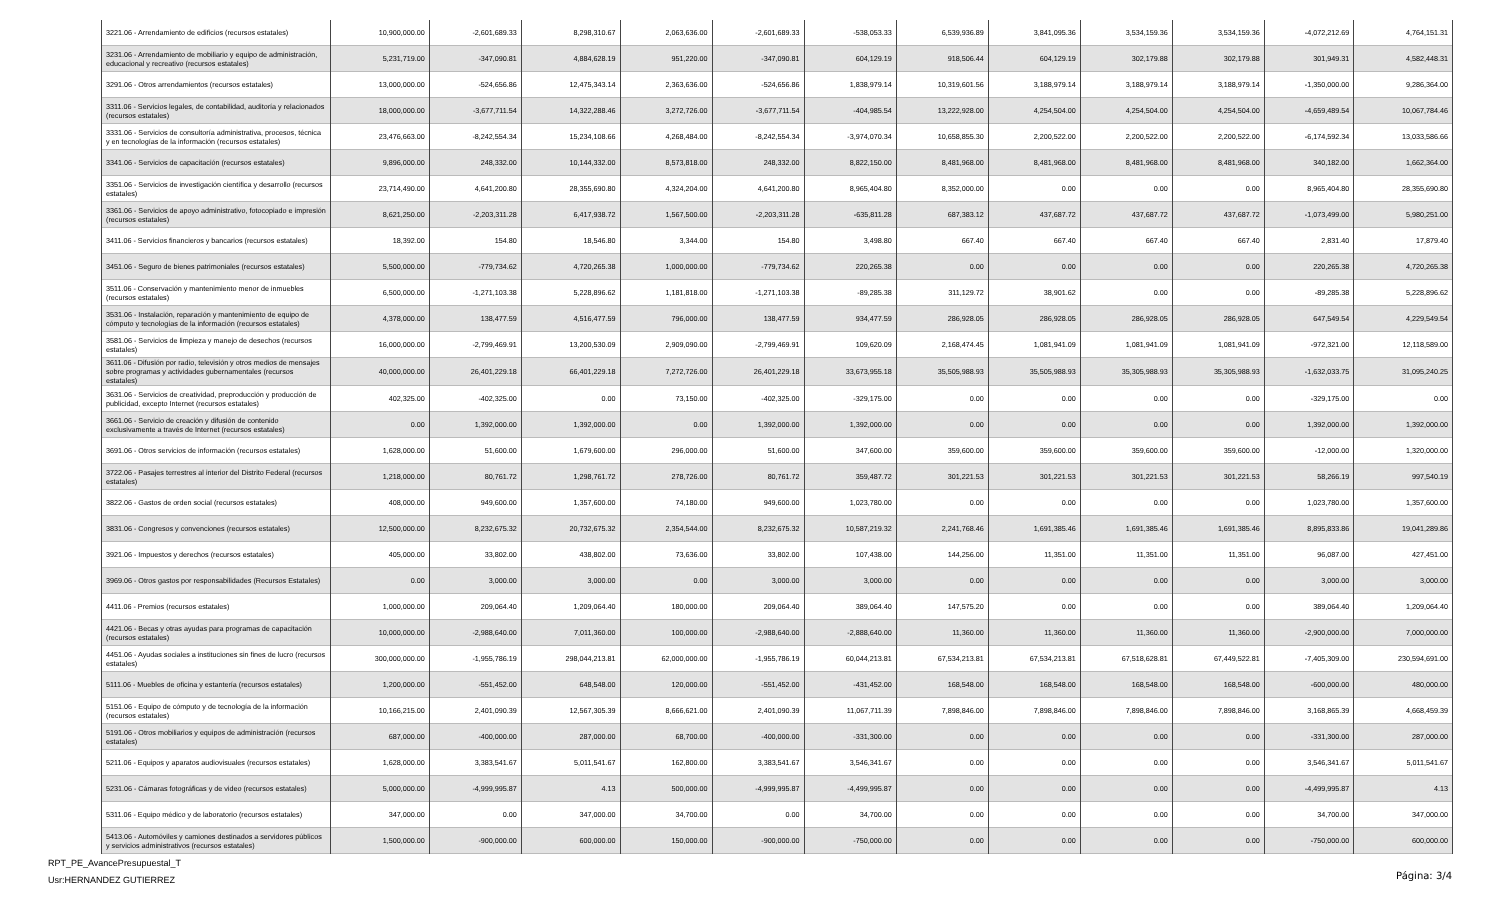| 3221.06 - Arrendamiento de edificios (recursos estatales) | 10,900,000.00 | -2,601,689.33 | 8,298,310.67 | 2,063,636.00 | -2,601,689.33 | -538,053.33 | 6,539,936.89 | 3,841,095.36 | 3,534,159.36 | 3,534,159.36 | -4,072,212.69 | 4,764,151.31 |
| 3231.06 - Arrendamiento de mobiliario y equipo de administración, educacional y recreativo (recursos estatales) | 5,231,719.00 | -347,090.81 | 4,884,628.19 | 951,220.00 | -347,090.81 | 604,129.19 | 918,506.44 | 604,129.19 | 302,179.88 | 302,179.88 | 301,949.31 | 4,582,448.31 |
| 3291.06 - Otros arrendamientos (recursos estatales) | 13,000,000.00 | -524,656.86 | 12,475,343.14 | 2,363,636.00 | -524,656.86 | 1,838,979.14 | 10,319,601.56 | 3,188,979.14 | 3,188,979.14 | 3,188,979.14 | -1,350,000.00 | 9,286,364.00 |
| 3311.06 - Servicios legales, de contabilidad, auditoría y relacionados (recursos estatales) | 18,000,000.00 | -3,677,711.54 | 14,322,288.46 | 3,272,726.00 | -3,677,711.54 | -404,985.54 | 13,222,928.00 | 4,254,504.00 | 4,254,504.00 | 4,254,504.00 | -4,659,489.54 | 10,067,784.46 |
| 3331.06 - Servicios de consultoría administrativa, procesos, técnica y en tecnologías de la información (recursos estatales) | 23,476,663.00 | -8,242,554.34 | 15,234,108.66 | 4,268,484.00 | -8,242,554.34 | -3,974,070.34 | 10,658,855.30 | 2,200,522.00 | 2,200,522.00 | 2,200,522.00 | -6,174,592.34 | 13,033,586.66 |
| 3341.06 - Servicios de capacitación (recursos estatales) | 9,896,000.00 | 248,332.00 | 10,144,332.00 | 8,573,818.00 | 248,332.00 | 8,822,150.00 | 8,481,968.00 | 8,481,968.00 | 8,481,968.00 | 8,481,968.00 | 340,182.00 | 1,662,364.00 |
| 3351.06 - Servicios de investigación científica y desarrollo (recursos estatales) | 23,714,490.00 | 4,641,200.80 | 28,355,690.80 | 4,324,204.00 | 4,641,200.80 | 8,965,404.80 | 8,352,000.00 | 0.00 | 0.00 | 0.00 | 8,965,404.80 | 28,355,690.80 |
| 3361.06 - Servicios de apoyo administrativo, fotocopiado e impresión (recursos estatales) | 8,621,250.00 | -2,203,311.28 | 6,417,938.72 | 1,567,500.00 | -2,203,311.28 | -635,811.28 | 687,383.12 | 437,687.72 | 437,687.72 | 437,687.72 | -1,073,499.00 | 5,980,251.00 |
| 3411.06 - Servicios financieros y bancarios (recursos estatales) | 18,392.00 | 154.80 | 18,546.80 | 3,344.00 | 154.80 | 3,498.80 | 667.40 | 667.40 | 667.40 | 667.40 | 2,831.40 | 17,879.40 |
| 3451.06 - Seguro de bienes patrimoniales (recursos estatales) | 5,500,000.00 | -779,734.62 | 4,720,265.38 | 1,000,000.00 | -779,734.62 | 220,265.38 | 0.00 | 0.00 | 0.00 | 0.00 | 220,265.38 | 4,720,265.38 |
| 3511.06 - Conservación y mantenimiento menor de inmuebles (recursos estatales) | 6,500,000.00 | -1,271,103.38 | 5,228,896.62 | 1,181,818.00 | -1,271,103.38 | -89,285.38 | 311,129.72 | 38,901.62 | 0.00 | 0.00 | -89,285.38 | 5,228,896.62 |
| 3531.06 - Instalación, reparación y mantenimiento de equipo de cómputo y tecnologías de la información (recursos estatales) | 4,378,000.00 | 138,477.59 | 4,516,477.59 | 796,000.00 | 138,477.59 | 934,477.59 | 286,928.05 | 286,928.05 | 286,928.05 | 286,928.05 | 647,549.54 | 4,229,549.54 |
| 3581.06 - Servicios de limpieza y manejo de desechos (recursos estatales) | 16,000,000.00 | -2,799,469.91 | 13,200,530.09 | 2,909,090.00 | -2,799,469.91 | 109,620.09 | 2,168,474.45 | 1,081,941.09 | 1,081,941.09 | 1,081,941.09 | -972,321.00 | 12,118,589.00 |
| 3611.06 - Difusión por radio, televisión y otros medios de mensajes sobre programas y actividades gubernamentales (recursos estatales) | 40,000,000.00 | 26,401,229.18 | 66,401,229.18 | 7,272,726.00 | 26,401,229.18 | 33,673,955.18 | 35,505,988.93 | 35,505,988.93 | 35,305,988.93 | 35,305,988.93 | -1,632,033.75 | 31,095,240.25 |
| 3631.06 - Servicios de creatividad, preproducción y producción de publicidad, excepto Internet (recursos estatales) | 402,325.00 | -402,325.00 | 0.00 | 73,150.00 | -402,325.00 | -329,175.00 | 0.00 | 0.00 | 0.00 | 0.00 | -329,175.00 | 0.00 |
| 3661.06 - Servicio de creación y difusión de contenido exclusivamente a través de Internet (recursos estatales) | 0.00 | 1,392,000.00 | 1,392,000.00 | 0.00 | 1,392,000.00 | 1,392,000.00 | 0.00 | 0.00 | 0.00 | 0.00 | 1,392,000.00 | 1,392,000.00 |
| 3691.06 - Otros servicios de información (recursos estatales) | 1,628,000.00 | 51,600.00 | 1,679,600.00 | 296,000.00 | 51,600.00 | 347,600.00 | 359,600.00 | 359,600.00 | 359,600.00 | 359,600.00 | -12,000.00 | 1,320,000.00 |
| 3722.06 - Pasajes terrestres al interior del Distrito Federal (recursos estatales) | 1,218,000.00 | 80,761.72 | 1,298,761.72 | 278,726.00 | 80,761.72 | 359,487.72 | 301,221.53 | 301,221.53 | 301,221.53 | 301,221.53 | 58,266.19 | 997,540.19 |
| 3822.06 - Gastos de orden social (recursos estatales) | 408,000.00 | 949,600.00 | 1,357,600.00 | 74,180.00 | 949,600.00 | 1,023,780.00 | 0.00 | 0.00 | 0.00 | 0.00 | 1,023,780.00 | 1,357,600.00 |
| 3831.06 - Congresos y convenciones (recursos estatales) | 12,500,000.00 | 8,232,675.32 | 20,732,675.32 | 2,354,544.00 | 8,232,675.32 | 10,587,219.32 | 2,241,768.46 | 1,691,385.46 | 1,691,385.46 | 1,691,385.46 | 8,895,833.86 | 19,041,289.86 |
| 3921.06 - Impuestos y derechos (recursos estatales) | 405,000.00 | 33,802.00 | 438,802.00 | 73,636.00 | 33,802.00 | 107,438.00 | 144,256.00 | 11,351.00 | 11,351.00 | 11,351.00 | 96,087.00 | 427,451.00 |
| 3969.06 - Otros gastos por responsabilidades (Recursos Estatales) | 0.00 | 3,000.00 | 3,000.00 | 0.00 | 3,000.00 | 3,000.00 | 0.00 | 0.00 | 0.00 | 0.00 | 3,000.00 | 3,000.00 |
| 4411.06 - Premios (recursos estatales) | 1,000,000.00 | 209,064.40 | 1,209,064.40 | 180,000.00 | 209,064.40 | 389,064.40 | 147,575.20 | 0.00 | 0.00 | 0.00 | 389,064.40 | 1,209,064.40 |
| 4421.06 - Becas y otras ayudas para programas de capacitación (recursos estatales) | 10,000,000.00 | -2,988,640.00 | 7,011,360.00 | 100,000.00 | -2,988,640.00 | -2,888,640.00 | 11,360.00 | 11,360.00 | 11,360.00 | 11,360.00 | -2,900,000.00 | 7,000,000.00 |
| 4451.06 - Ayudas sociales a instituciones sin fines de lucro (recursos estatales) | 300,000,000.00 | -1,955,786.19 | 298,044,213.81 | 62,000,000.00 | -1,955,786.19 | 60,044,213.81 | 67,534,213.81 | 67,534,213.81 | 67,518,628.81 | 67,449,522.81 | -7,405,309.00 | 230,594,691.00 |
| 5111.06 - Muebles de oficina y estantería (recursos estatales) | 1,200,000.00 | -551,452.00 | 648,548.00 | 120,000.00 | -551,452.00 | -431,452.00 | 168,548.00 | 168,548.00 | 168,548.00 | 168,548.00 | -600,000.00 | 480,000.00 |
| 5151.06 - Equipo de cómputo y de tecnología de la información (recursos estatales) | 10,166,215.00 | 2,401,090.39 | 12,567,305.39 | 8,666,621.00 | 2,401,090.39 | 11,067,711.39 | 7,898,846.00 | 7,898,846.00 | 7,898,846.00 | 7,898,846.00 | 3,168,865.39 | 4,668,459.39 |
| 5191.06 - Otros mobiliarios y equipos de administración (recursos estatales) | 687,000.00 | -400,000.00 | 287,000.00 | 68,700.00 | -400,000.00 | -331,300.00 | 0.00 | 0.00 | 0.00 | 0.00 | -331,300.00 | 287,000.00 |
| 5211.06 - Equipos y aparatos audiovisuales (recursos estatales) | 1,628,000.00 | 3,383,541.67 | 5,011,541.67 | 162,800.00 | 3,383,541.67 | 3,546,341.67 | 0.00 | 0.00 | 0.00 | 0.00 | 3,546,341.67 | 5,011,541.67 |
| 5231.06 - Cámaras fotográficas y de video (recursos estatales) | 5,000,000.00 | -4,999,995.87 | 4.13 | 500,000.00 | -4,999,995.87 | -4,499,995.87 | 0.00 | 0.00 | 0.00 | 0.00 | -4,499,995.87 | 4.13 |
| 5311.06 - Equipo médico y de laboratorio (recursos estatales) | 347,000.00 | 0.00 | 347,000.00 | 34,700.00 | 0.00 | 34,700.00 | 0.00 | 0.00 | 0.00 | 0.00 | 34,700.00 | 347,000.00 |
| 5413.06 - Automóviles y camiones destinados a servidores públicos y servicios administrativos (recursos estatales) | 1,500,000.00 | -900,000.00 | 600,000.00 | 150,000.00 | -900,000.00 | -750,000.00 | 0.00 | 0.00 | 0.00 | 0.00 | -750,000.00 | 600,000.00 |
RPT_PE_AvancePresupuestal_T
Usr:HERNANDEZ GUTIERREZ
Página: 3/4